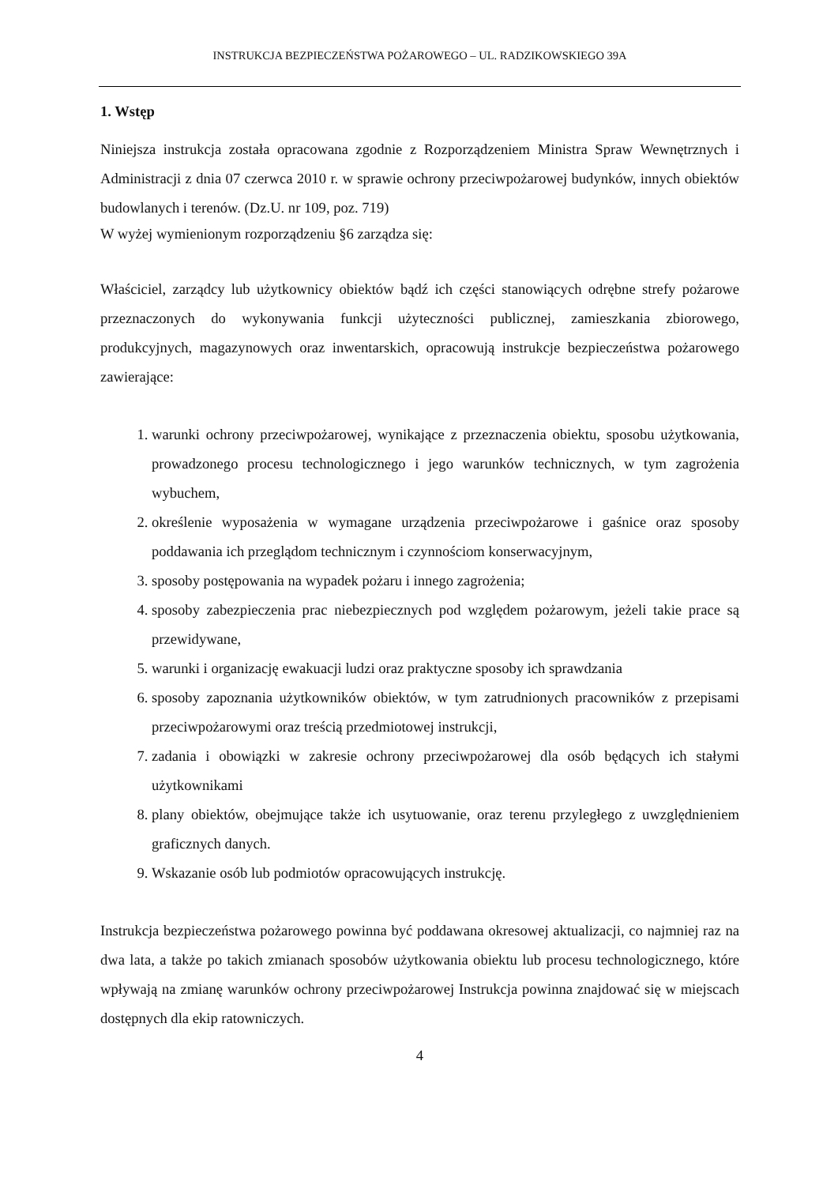INSTRUKCJA BEZPIECZEŃSTWA POŻAROWEGO – UL. RADZIKOWSKIEGO 39A
1. Wstęp
Niniejsza instrukcja została opracowana zgodnie z Rozporządzeniem Ministra Spraw Wewnętrznych i Administracji z dnia 07 czerwca 2010 r. w sprawie ochrony przeciwpożarowej budynków, innych obiektów budowlanych i terenów. (Dz.U. nr 109, poz. 719)
W wyżej wymienionym rozporządzeniu §6 zarządza się:
Właściciel, zarządcy lub użytkownicy obiektów bądź ich części stanowiących odrębne strefy pożarowe przeznaczonych do wykonywania funkcji użyteczności publicznej, zamieszkania zbiorowego, produkcyjnych, magazynowych oraz inwentarskich, opracowują instrukcje bezpieczeństwa pożarowego zawierające:
1. warunki ochrony przeciwpożarowej, wynikające z przeznaczenia obiektu, sposobu użytkowania, prowadzonego procesu technologicznego i jego warunków technicznych, w tym zagrożenia wybuchem,
2. określenie wyposażenia w wymagane urządzenia przeciwpożarowe i gaśnice oraz sposoby poddawania ich przeglądom technicznym i czynnościom konserwacyjnym,
3. sposoby postępowania na wypadek pożaru i innego zagrożenia;
4. sposoby zabezpieczenia prac niebezpiecznych pod względem pożarowym, jeżeli takie prace są przewidywane,
5. warunki i organizację ewakuacji ludzi oraz praktyczne sposoby ich sprawdzania
6. sposoby zapoznania użytkowników obiektów, w tym zatrudnionych pracowników z przepisami przeciwpożarowymi oraz treścią przedmiotowej instrukcji,
7. zadania i obowiązki w zakresie ochrony przeciwpożarowej dla osób będących ich stałymi użytkownikami
8. plany obiektów, obejmujące także ich usytuowanie, oraz terenu przyległego z uwzględnieniem graficznych danych.
9. Wskazanie osób lub podmiotów opracowujących instrukcję.
Instrukcja bezpieczeństwa pożarowego powinna być poddawana okresowej aktualizacji, co najmniej raz na dwa lata, a także po takich zmianach sposobów użytkowania obiektu lub procesu technologicznego, które wpływają na zmianę warunków ochrony przeciwpożarowej Instrukcja powinna znajdować się w miejscach dostępnych dla ekip ratowniczych.
4